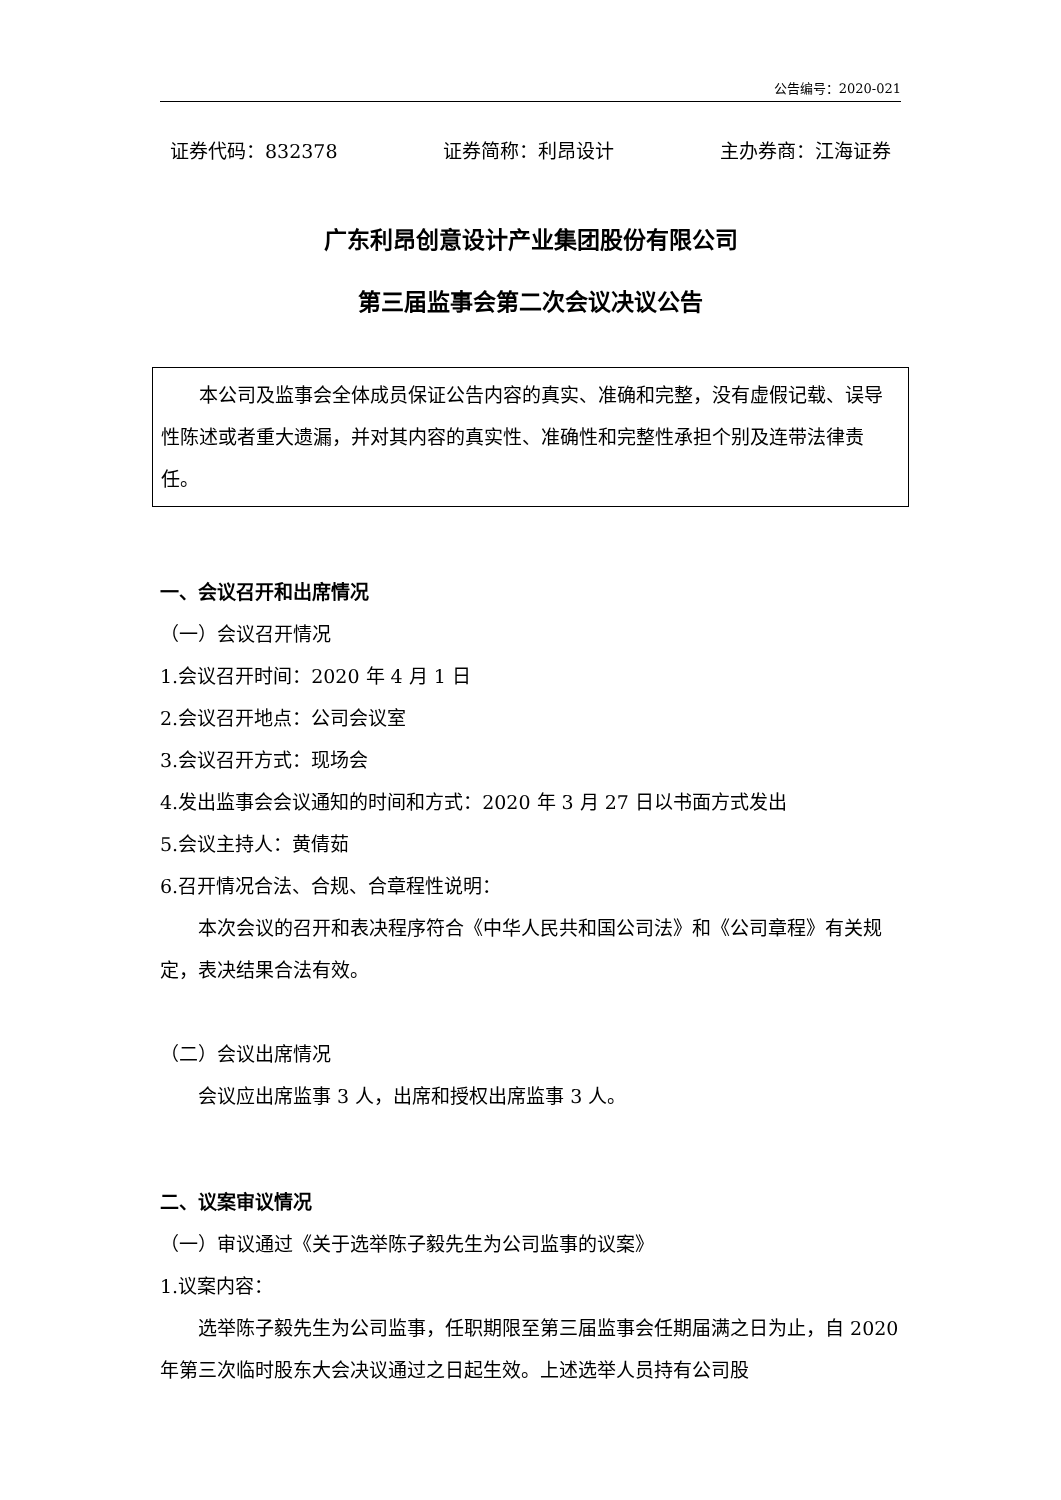公告编号：2020-021
证券代码：832378 证券简称：利昂设计 主办券商：江海证券
广东利昂创意设计产业集团股份有限公司
第三届监事会第二次会议决议公告
本公司及监事会全体成员保证公告内容的真实、准确和完整，没有虚假记载、误导性陈述或者重大遗漏，并对其内容的真实性、准确性和完整性承担个别及连带法律责任。
一、会议召开和出席情况
（一）会议召开情况
1.会议召开时间：2020 年 4 月 1 日
2.会议召开地点：公司会议室
3.会议召开方式：现场会
4.发出监事会会议通知的时间和方式：2020 年 3 月 27 日以书面方式发出
5.会议主持人：黄倩茹
6.召开情况合法、合规、合章程性说明：
本次会议的召开和表决程序符合《中华人民共和国公司法》和《公司章程》有关规定，表决结果合法有效。
（二）会议出席情况
会议应出席监事 3 人，出席和授权出席监事 3 人。
二、议案审议情况
（一）审议通过《关于选举陈子毅先生为公司监事的议案》
1.议案内容：
选举陈子毅先生为公司监事，任职期限至第三届监事会任期届满之日为止，自 2020 年第三次临时股东大会决议通过之日起生效。上述选举人员持有公司股